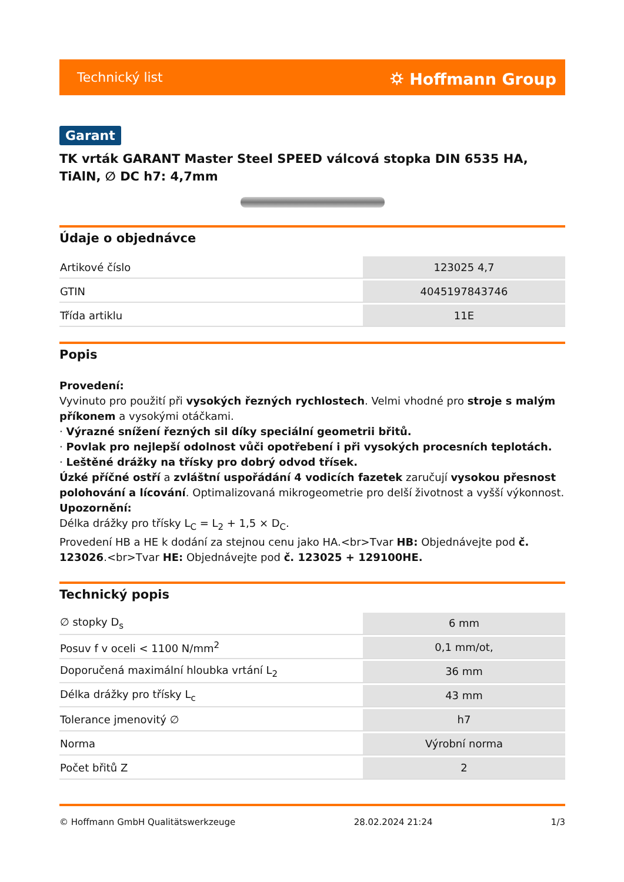Technický list ⛭ Hoffmann Group
Garant
TK vrták GARANT Master Steel SPEED válcová stopka DIN 6535 HA, TiAlN, ∅ DC h7: 4,7mm
Údaje o objednávce
| Artikové číslo | 123025 4,7 |
| GTIN | 4045197843746 |
| Třída artiklu | 11E |
Popis
Provedení:
Vyvinuto pro použití při vysokých řezných rychlostech. Velmi vhodné pro stroje s malým příkonem a vysokými otáčkami.
· Výrazné snížení řezných sil díky speciální geometrii břitů.
· Povlak pro nejlepší odolnost vůči opotřebení i při vysokých procesních teplotách.
· Leštěné drážky na třísky pro dobrý odvod třísek.
Úzké příčné ostří a zvláštní uspořádání 4 vodicích fazetek zaručují vysokou přesnost polohování a lícování. Optimalizovaná mikrogeometrie pro delší životnost a vyšší výkonnost.
Upozornění:
Délka drážky pro třísky L<sub>C</sub> = L<sub>2</sub> + 1,5 × D<sub>C</sub>.
Provedení HB a HE k dodání za stejnou cenu jako HA.<br>Tvar HB: Objednávejte pod č. 123026.<br>Tvar HE: Objednávejte pod č. 123025 + 129100HE.
Technický popis
| ∅ stopky D<sub>s</sub> | 6 mm |
| Posuv f v oceli < 1100 N/mm<sup>2</sup> | 0,1 mm/ot, |
| Doporučená maximální hloubka vrtání L<sub>2</sub> | 36 mm |
| Délka drážky pro třísky L<sub>c</sub> | 43 mm |
| Tolerance jmenovitý ∅ | h7 |
| Norma | Výrobní norma |
| Počet břitů Z | 2 |
© Hoffmann GmbH Qualitätswerkzeuge 28.02.2024 21:24 1/3